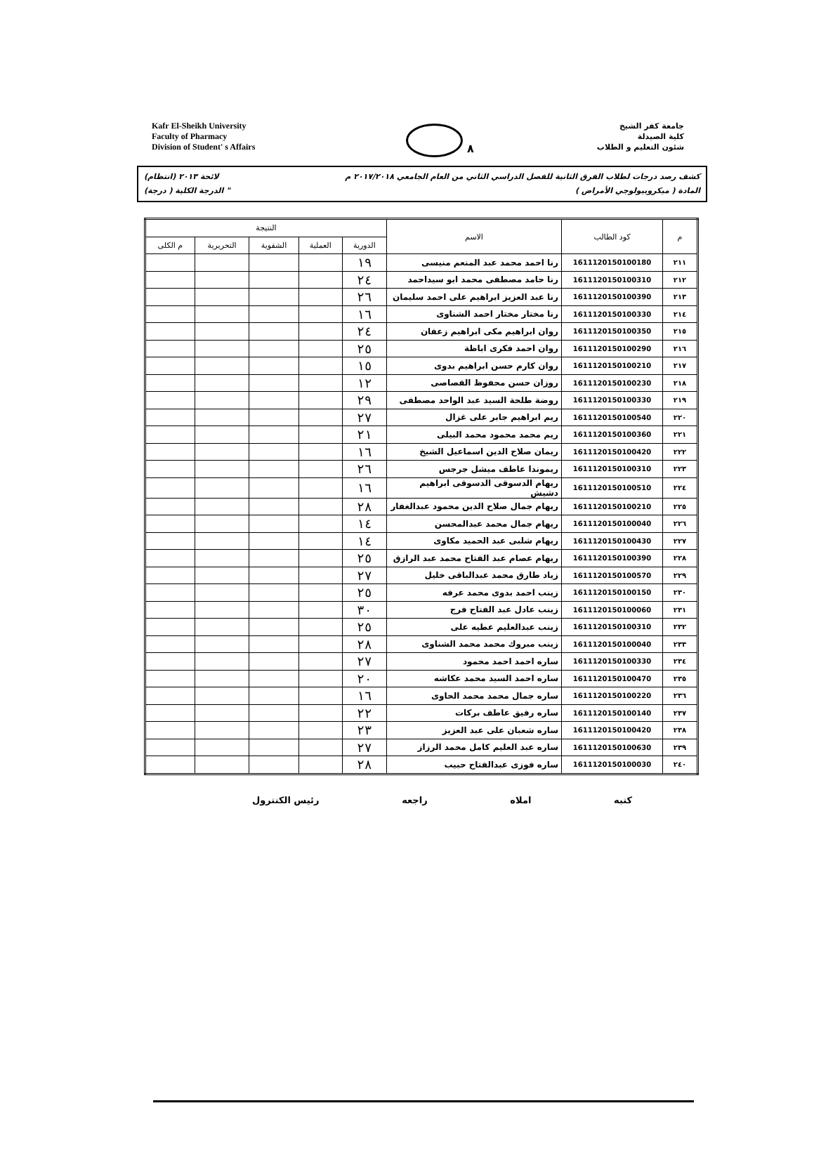Kafr El-Sheikh University
Faculty of Pharmacy
Division of Student' s Affairs
٨
جامعة كفر الشيخ
كلية الصيدلة
شئون التعليم و الطلاب
كشف رصد درجات لطلاب الفرق الثانية للفصل الدراسي الثاني من العام الجامعي ٢٠١٧/٢٠١٨ م لائحة ٢٠١٣ (انتظام)
المادة ( ميكروبيولوجي الأمراض ) " الدرجة الكلية ( درجة)
| م | كود الطالب | الاسم | النتيجة | | | | |
| --- | --- | --- | --- | --- | --- | --- | --- |
| | | | الدورية | العملية | الشفوية | التحريرية | م الكلى |
| ٢١١ | 1611120150100180 | رنا احمد محمد عبد المنعم منيسى | ١٩ | | | | |
| ٢١٢ | 1611120150100310 | رنا حامد مصطفى محمد ابو سيداحمد | ٢٤ | | | | |
| ٢١٣ | 1611120150100390 | رنا عبد العزيز ابراهيم على احمد سليمان | ٢٦ | | | | |
| ٢١٤ | 1611120150100330 | رنا مختار مختار احمد الشناوى | ١٦ | | | | |
| ٢١٥ | 1611120150100350 | روان ابراهيم مكى ابراهيم زعفان | ٢٤ | | | | |
| ٢١٦ | 1611120150100290 | روان احمد فكرى اباظة | ٢٥ | | | | |
| ٢١٧ | 1611120150100210 | روان كارم حسن ابراهيم بدوى | ١٥ | | | | |
| ٢١٨ | 1611120150100230 | روزان حسن محفوظ القصاصى | ١٢ | | | | |
| ٢١٩ | 1611120150100330 | روضة طلحة السيد عبد الواحد مصطفى | ٢٩ | | | | |
| ٢٢٠ | 1611120150100540 | ريم ابراهيم جابر على غزال | ٢٧ | | | | |
| ٢٢١ | 1611120150100360 | ريم محمد محمود محمد البيلى | ٢١ | | | | |
| ٢٢٢ | 1611120150100420 | ريمان صلاح الدين اسماعيل الشيخ | ١٦ | | | | |
| ٢٢٣ | 1611120150100310 | ريموندا عاطف ميشل جرجس | ٢٦ | | | | |
| ٢٢٤ | 1611120150100510 | ريهام الدسوقى الدسوقى ابراهيم دشيش | ١٦ | | | | |
| ٢٢٥ | 1611120150100210 | ريهام جمال صلاح الدين محمود عبدالغفار | ٢٨ | | | | |
| ٢٢٦ | 1611120150100040 | ريهام جمال محمد عبدالمحسن | ١٤ | | | | |
| ٢٢٧ | 1611120150100430 | ريهام شلبى عبد الحميد مكاوى | ١٤ | | | | |
| ٢٢٨ | 1611120150100390 | ريهام عصام عبد الفتاح محمد عبد الرازق | ٢٥ | | | | |
| ٢٢٩ | 1611120150100570 | زياد طارق محمد عبدالباقى خليل | ٢٧ | | | | |
| ٢٣٠ | 1611120150100150 | زينب احمد بدوى محمد عرفه | ٢٥ | | | | |
| ٢٣١ | 1611120150100060 | زينب عادل عبد الفتاح فرج | ٣٠ | | | | |
| ٢٣٢ | 1611120150100310 | زينب عبدالعليم عطيه على | ٢٥ | | | | |
| ٢٣٣ | 1611120150100040 | زينب مبروك محمد محمد الشناوى | ٢٨ | | | | |
| ٢٣٤ | 1611120150100330 | ساره احمد احمد محمود | ٢٧ | | | | |
| ٢٣٥ | 1611120150100470 | ساره احمد السيد محمد عكاشه | ٢٠ | | | | |
| ٢٣٦ | 1611120150100220 | ساره جمال محمد محمد الحاوى | ١٦ | | | | |
| ٢٣٧ | 1611120150100140 | ساره رفيق عاطف بركات | ٢٢ | | | | |
| ٢٣٨ | 1611120150100420 | ساره شعبان على عبد العزيز | ٢٣ | | | | |
| ٢٣٩ | 1611120150100630 | ساره عبد العليم كامل محمد الرزاز | ٢٧ | | | | |
| ٢٤٠ | 1611120150100030 | ساره فوزى عبدالفتاح حبيب | ٢٨ | | | | |
كتبه املاه راجعه رئيس الكنترول